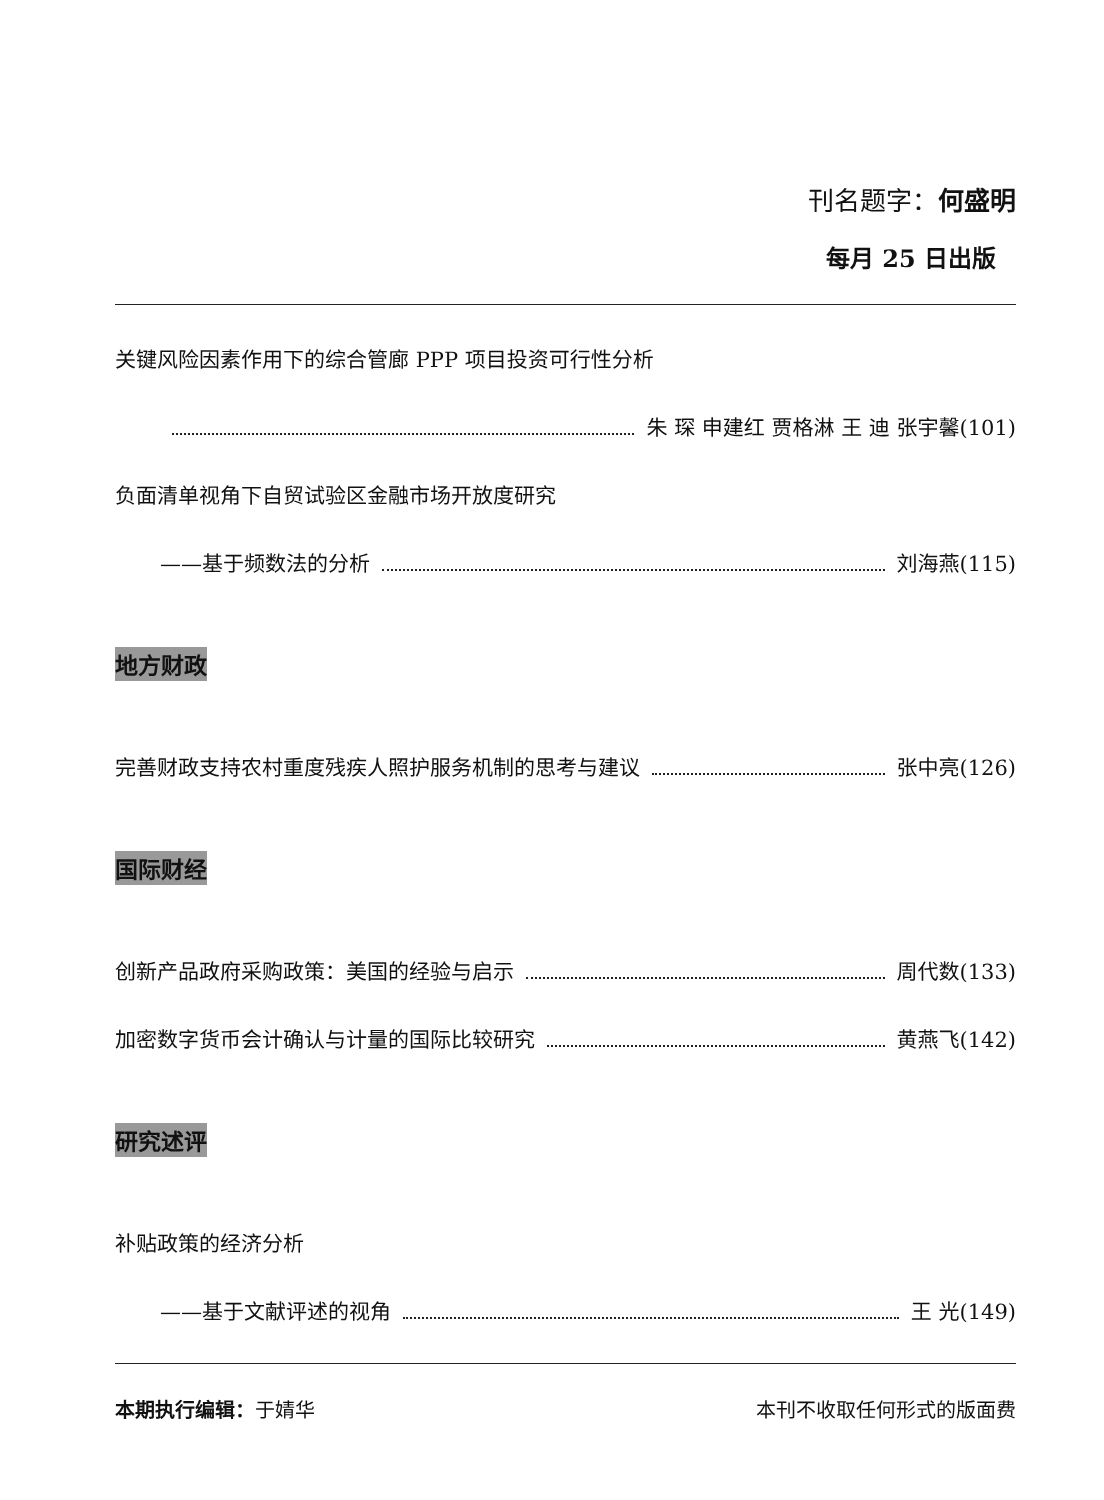刊名题字：何盛明
每月 25 日出版
关键风险因素作用下的综合管廊 PPP 项目投资可行性分析
朱 琛 申建红 贾格淋 王 迪 张宇馨(101)
负面清单视角下自贸试验区金融市场开放度研究
——基于频数法的分析 刘海燕(115)
地方财政
完善财政支持农村重度残疾人照护服务机制的思考与建议 张中亮(126)
国际财经
创新产品政府采购政策：美国的经验与启示 周代数(133)
加密数字货币会计确认与计量的国际比较研究 黄燕飞(142)
研究述评
补贴政策的经济分析
——基于文献评述的视角 王 光(149)
本期执行编辑：于婧华 本刊不收取任何形式的版面费